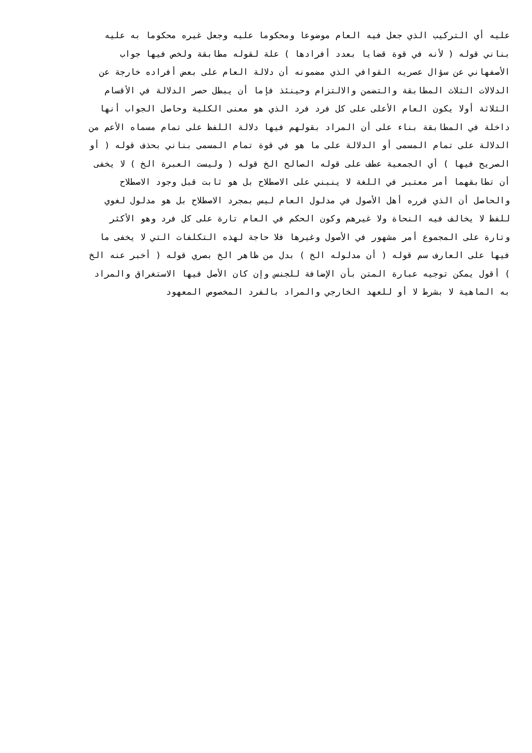عليه أي التركيب الذي جعل فيه العام موضوعا ومحكوما عليه وجعل غيره محكوما به عليه
بناني قوله ( لأنه في قوة قضايا بعدد أفرادها ) علة لقوله مطابقة ولخص فيها جواب
الأصفهاني عن سؤال عصريه القوافي الذي مضمونه أن دلالة العام على بعض أفراده خارجة عن
الدلالات الثلاث المطابقة والتضمن والالتزام وحينئذ فإما أن يبطل حصر الدلالة في الأقسام
الثلاثة أولا يكون العام الأعلى على كل فرد فرد الذي هو معنى الكلية وحاصل الجواب أنها
داخلة في المطابقة بناء على أن المراد بقولهم فيها دلالة اللفظ على تمام مسماه الأعم من
الدلالة على تمام المسمى أو الدلالة على ما هو في قوة تمام المسمى بناني بحذف قوله ( أو
الصريح فيها ) أي الجمعية عطف على قوله الصالح الخ قوله ( وليست العبرة الخ ) لا يخفى
أن تطابقهما أمر معتبر في اللغة لا ينبني على الاصطلاح بل هو ثابت قبل وجود الاصطلاح
والحاصل أن الذي قرره أهل الأصول في مدلول العام ليس بمجرد الاصطلاح بل هو مدلول لغوي
للفظ لا يخالف فيه النحاة ولا غيرهم وكون الحكم في العام تارة على كل فرد وهو الأكثر
وتارة على المجموع أمر مشهور في الأصول وغيرها فلا حاجة لهذه التكلفات التي لا يخفى ما
فيها على العارف سم قوله ( أن مدلوله الخ ) بدل من ظاهر الخ بصري قوله ( أخبر عنه الخ
) أقول يمكن توجيه عبارة المتن بأن الإضافة للجنس وإن كان الأصل فيها الاستغراق والمراد
به الماهية لا بشرط لا أو للعهد الخارجي والمراد بالفرد المخصوص المعهود